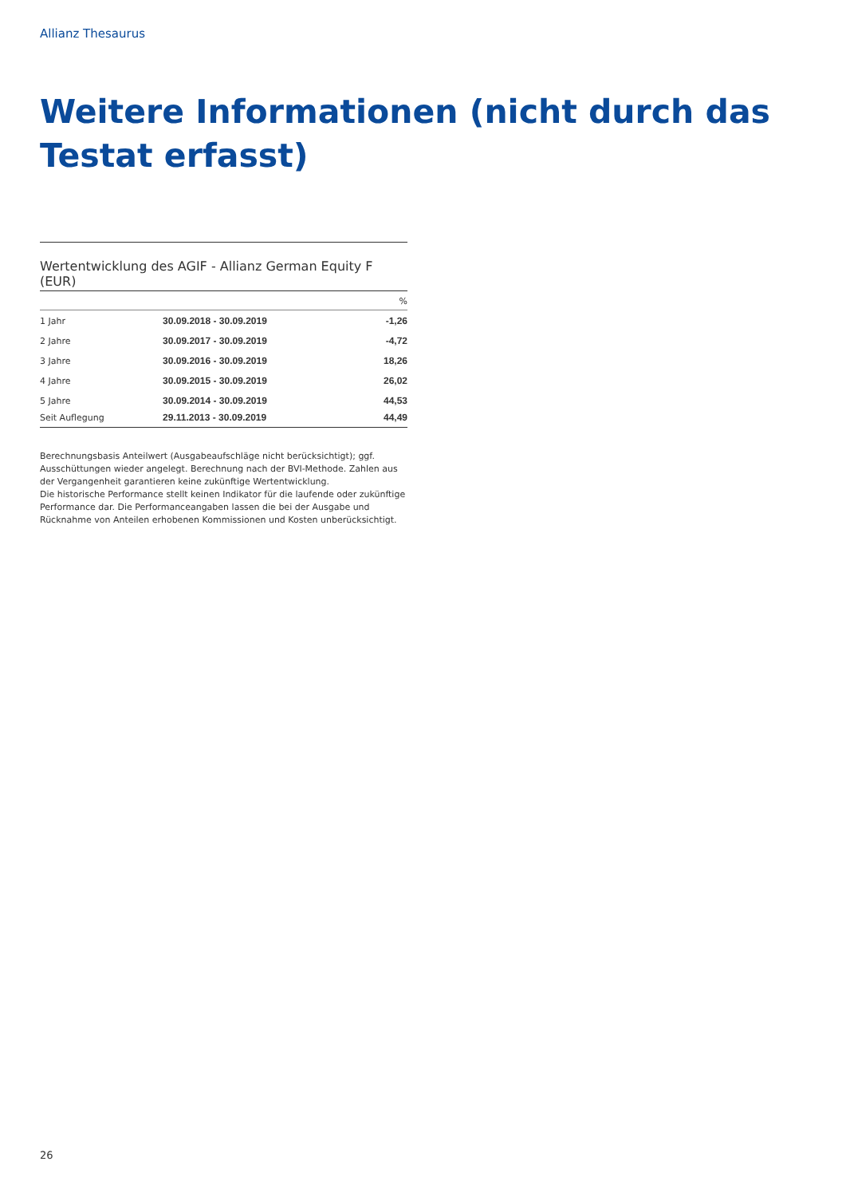Allianz Thesaurus
Weitere Informationen (nicht durch das Testat erfasst)
Wertentwicklung des AGIF - Allianz German Equity F (EUR)
| | | % |
| --- | --- | --- |
| 1 Jahr | 30.09.2018 - 30.09.2019 | -1,26 |
| 2 Jahre | 30.09.2017 - 30.09.2019 | -4,72 |
| 3 Jahre | 30.09.2016 - 30.09.2019 | 18,26 |
| 4 Jahre | 30.09.2015 - 30.09.2019 | 26,02 |
| 5 Jahre | 30.09.2014 - 30.09.2019 | 44,53 |
| Seit Auflegung | 29.11.2013 - 30.09.2019 | 44,49 |
Berechnungsbasis Anteilwert (Ausgabeaufschläge nicht berücksichtigt); ggf. Ausschüttungen wieder angelegt. Berechnung nach der BVI-Methode. Zahlen aus der Vergangenheit garantieren keine zukünftige Wertentwicklung.
Die historische Performance stellt keinen Indikator für die laufende oder zukünftige Performance dar. Die Performanceangaben lassen die bei der Ausgabe und Rücknahme von Anteilen erhobenen Kommissionen und Kosten unberücksichtigt.
26